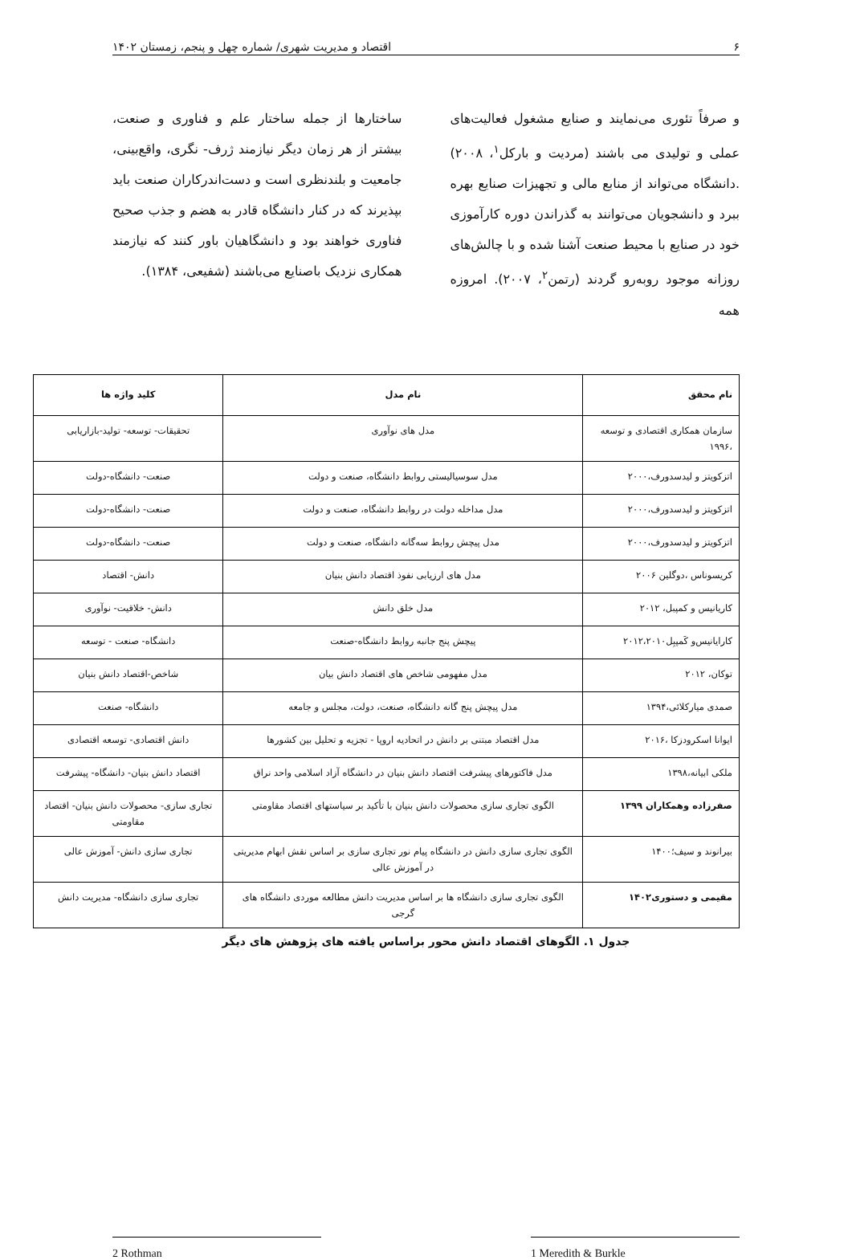۶ اقتصاد و مدیریت شهری/ شماره چهل و پنجم، زمستان ۱۴۰۲
و صرفاً تئوری می‌نمایند و صنایع مشغول فعالیت‌های عملی و تولیدی می باشند (مردیت و بارکل<sup>۱</sup>، ۲۰۰۸) .دانشگاه می‌تواند از منابع مالی و تجهیزات صنایع بهره ببرد و دانشجویان می‌توانند به گذراندن دوره کارآموزی خود در صنایع با محیط صنعت آشنا شده و با چالش‌های روزانه موجود روبه‌رو گردند (رتمن<sup>۲</sup>، ۲۰۰۷). امروزه همه
ساختارها از جمله ساختار علم و فناوری و صنعت، بیشتر از هر زمان دیگر نیازمند ژرف- نگری، واقع‌بینی، جامعیت و بلندنظری است و دست‌اندرکاران صنعت باید بپذیرند که در کنار دانشگاه قادر به هضم و جذب صحیح فناوری خواهند بود و دانشگاهیان باور کنند که نیازمند همکاری نزدیک باصنایع می‌باشند (شفیعی، ۱۳۸۴).
| نام محقق | نام مدل | کلید واژه ها |
| --- | --- | --- |
| سازمان همکاری اقتصادی و توسعه ،۱۹۹۶ | مدل های نوآوری | تحقیقات- توسعه- تولید-بازاریابی |
| اتزکویتز و لیدسدورف،۲۰۰۰ | مدل سوسیالیستی روابط دانشگاه، صنعت و دولت | صنعت- دانشگاه-دولت |
| اتزکویتز و لیدسدورف،۲۰۰۰ | مدل مداخله دولت در روابط دانشگاه، صنعت و دولت | صنعت- دانشگاه-دولت |
| اتزکویتز و لیدسدورف،۲۰۰۰ | مدل پیچش روابط سه‌گانه دانشگاه، صنعت و دولت | صنعت- دانشگاه-دولت |
| کریسوناس ،دوگلین ۲۰۰۶ | مدل های ارزیابی نفوذ اقتصاد دانش بنیان | دانش- اقتصاد |
| کاریانیس و کمپبل، ۲۰۱۲ | مدل خلق دانش | دانش- خلاقیت- نوآوری |
| کارایانیس‌و کَمپبِل۲۰۱۲،۲۰۱۰ | پیچش پنج جانبه روابط دانشگاه-صنعت | دانشگاه- صنعت - توسعه |
| توکان، ۲۰۱۲ | مدل مفهومی شاخص های اقتصاد دانش بیان | شاخص-اقتصاد دانش بنیان |
| صمدی میارکلائی،۱۳۹۴ | مدل پیچش پنج گانه دانشگاه، صنعت، دولت، مجلس و جامعه | دانشگاه- صنعت |
| ایوانا اسکرودزکا ،۲۰۱۶ | مدل اقتصاد مبتنی بر دانش در اتحادیه اروپا - تجزیه و تحلیل بین کشورها | دانش اقتصادی- توسعه اقتصادی |
| ملکی ابیانه،۱۳۹۸ | مدل فاکتورهای پیشرفت اقتصاد دانش بنیان در دانشگاه آزاد اسلامی واحد نراق | اقتصاد دانش بنیان- دانشگاه- پیشرفت |
| صفرزاده وهمکاران ۱۳۹۹ | الگوی تجاری سازی محصولات دانش بنیان با تأکید بر سیاستهای اقتصاد مقاومتی | تجاری سازی- محصولات دانش بنیان- اقتصاد مقاومتی |
| بیرانوند و سیف؛۱۴۰۰ | الگوی تجاری سازی دانش در دانشگاه پیام نور تجاری سازی بر اساس نقش ابهام مدیریتی در آموزش عالی | تجاری سازی دانش- آموزش عالی |
| مقیمی و دستوری۱۴۰۲ | الگوی تجاری سازی دانشگاه ها بر اساس مدیریت دانش مطالعه موردی دانشگاه های گرجی | تجاری سازی دانشگاه- مدیریت دانش |
جدول ۱. الگوهای اقتصاد دانش محور براساس یافته های پژوهش های دیگر
2 Rothman 1 Meredith & Burkle